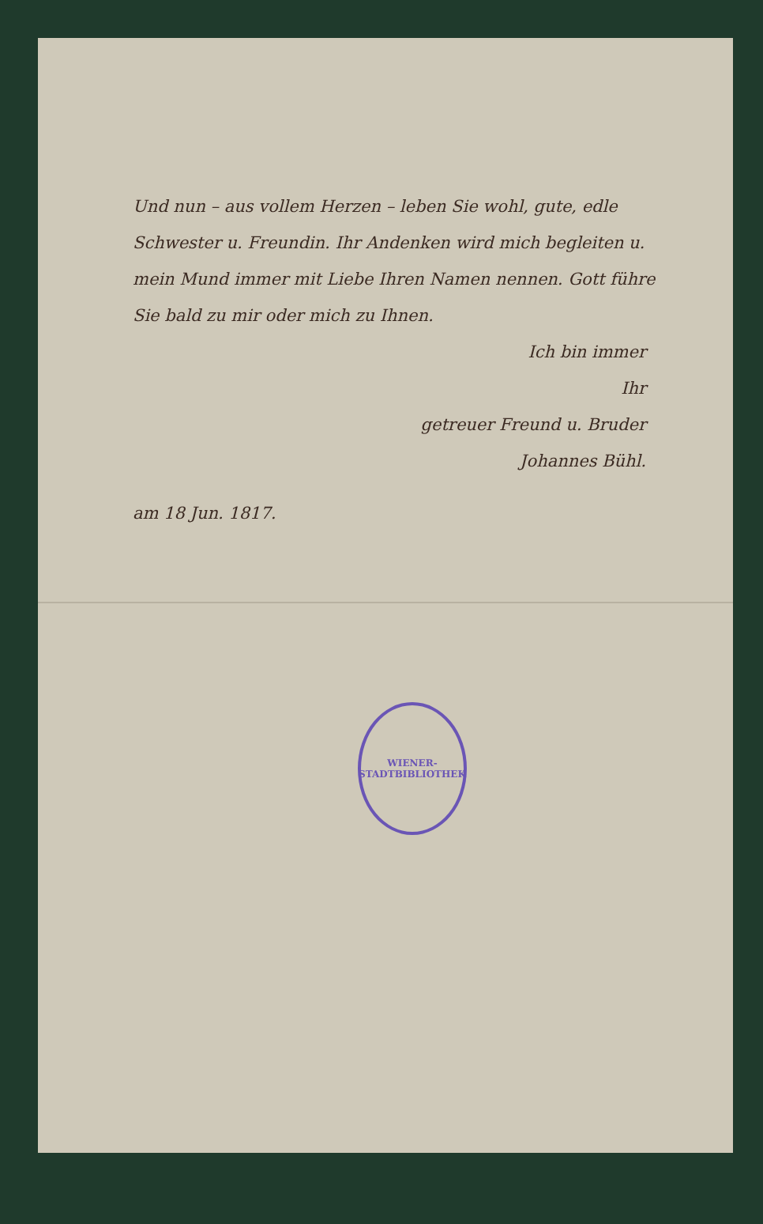Und nun – aus vollem Herzen – leben Sie wohl, gute, edle Schwester u. Freundin. Ihr Andenken wird mich begleiten u. mein Mund immer mit Liebe Ihren Namen nennen. Gott führe Sie bald zu mir oder mich zu Ihnen.
Ich bin immer
Ihr
getreuer Freund u. Bruder
Johannes Bühl.
am 18 Jun. 1817.
WIENER-STADTBIBLIOTHEK